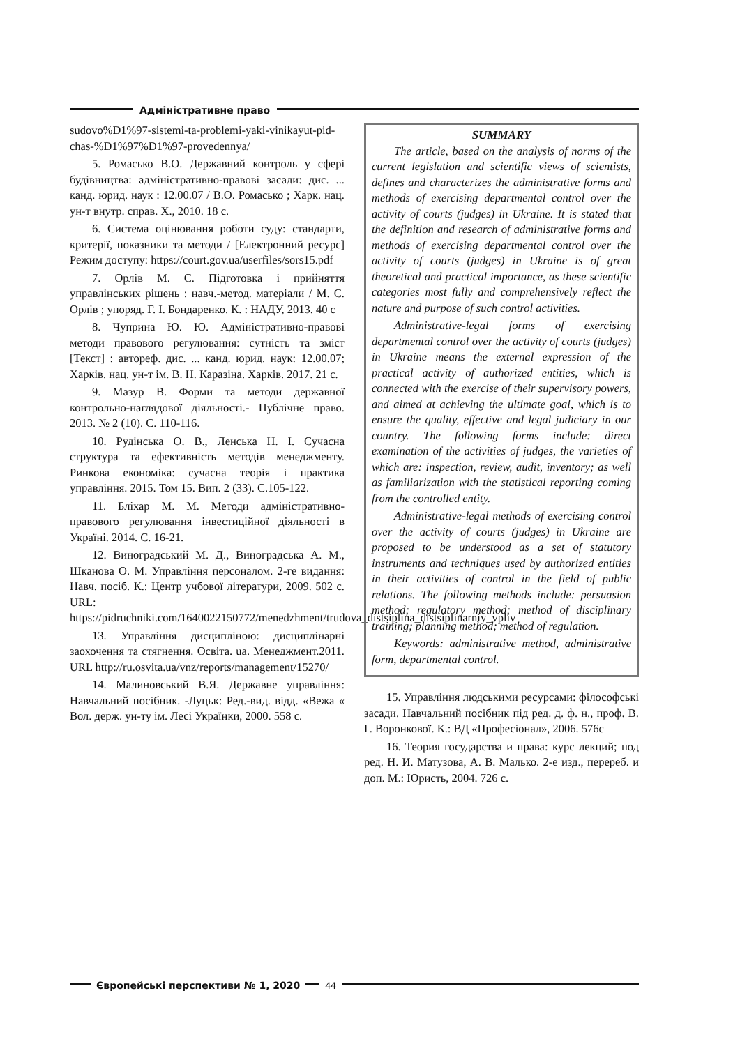Адміністративне право
sudovo%D1%97-sistemi-ta-problemi-yaki-vinikayut-pid-chas-%D1%97%D1%97-provedennya/
5. Ромасько В.О. Державний контроль у сфері будівництва: адміністративно-правові засади: дис. ... канд. юрид. наук : 12.00.07 / В.О. Ромасько ; Харк. нац. ун-т внутр. справ. Х., 2010. 18 с.
6. Система оцінювання роботи суду: стандарти, критерії, показники та методи / [Електронний ресурс] Режим доступу: https://court.gov.ua/userfiles/sors15.pdf
7. Орлів М. С. Підготовка і прийняття управлінських рішень : навч.-метод. матеріали / М. С. Орлів ; упоряд. Г. І. Бондаренко. К. : НАДУ, 2013. 40 с
8. Чуприна Ю. Ю. Адміністративно-правові методи правового регулювання: сутність та зміст [Текст] : автореф. дис. ... канд. юрид. наук: 12.00.07; Харків. нац. ун-т ім. В. Н. Каразіна. Харків. 2017. 21 с.
9. Мазур В. Форми та методи державної контрольно-наглядової діяльності.- Публічне право. 2013. № 2 (10). С. 110-116.
10. Рудінська О. В., Ленська Н. І. Сучасна структура та ефективність методів менеджменту. Ринкова економіка: сучасна теорія і практика управління. 2015. Том 15. Вип. 2 (33). С.105-122.
11. Бліхар М. М. Методи адміністративно-правового регулювання інвестиційної діяльності в Україні. 2014. С. 16-21.
12. Виноградський М. Д., Виноградська А. М., Шканова О. М. Управління персоналом. 2-ге видання: Навч. посіб. К.: Центр учбової літератури, 2009. 502 с. URL: https://pidruchniki.com/1640022150772/menedzhment/trudova_distsiplina_distsiplinarniy_vpliv
13. Управління дисципліною: дисциплінарні заохочення та стягнення. Освіта. ua. Менеджмент.2011. URL http://ru.osvita.ua/vnz/reports/management/15270/
14. Малиновський В.Я. Державне управління: Навчальний посібник. -Луцьк: Ред.-вид. відд. «Вежа « Вол. держ. ун-ту ім. Лесі Українки, 2000. 558 с.
SUMMARY
The article, based on the analysis of norms of the current legislation and scientific views of scientists, defines and characterizes the administrative forms and methods of exercising departmental control over the activity of courts (judges) in Ukraine. It is stated that the definition and research of administrative forms and methods of exercising departmental control over the activity of courts (judges) in Ukraine is of great theoretical and practical importance, as these scientific categories most fully and comprehensively reflect the nature and purpose of such control activities.
Administrative-legal forms of exercising departmental control over the activity of courts (judges) in Ukraine means the external expression of the practical activity of authorized entities, which is connected with the exercise of their supervisory powers, and aimed at achieving the ultimate goal, which is to ensure the quality, effective and legal judiciary in our country. The following forms include: direct examination of the activities of judges, the varieties of which are: inspection, review, audit, inventory; as well as familiarization with the statistical reporting coming from the controlled entity.
Administrative-legal methods of exercising control over the activity of courts (judges) in Ukraine are proposed to be understood as a set of statutory instruments and techniques used by authorized entities in their activities of control in the field of public relations. The following methods include: persuasion method; regulatory method; method of disciplinary training; planning method; method of regulation.
Keywords: administrative method, administrative form, departmental control.
15. Управління людськими ресурсами: філософські засади. Навчальний посібник під ред. д. ф. н., проф. В. Г. Воронкової. К.: ВД «Професіонал», 2006. 576с
16. Теория государства и права: курс лекций; под ред. Н. И. Матузова, А. В. Малько. 2-е изд., перереб. и доп. М.: Юристь, 2004. 726 с.
Європейські перспективи № 1, 2020
44